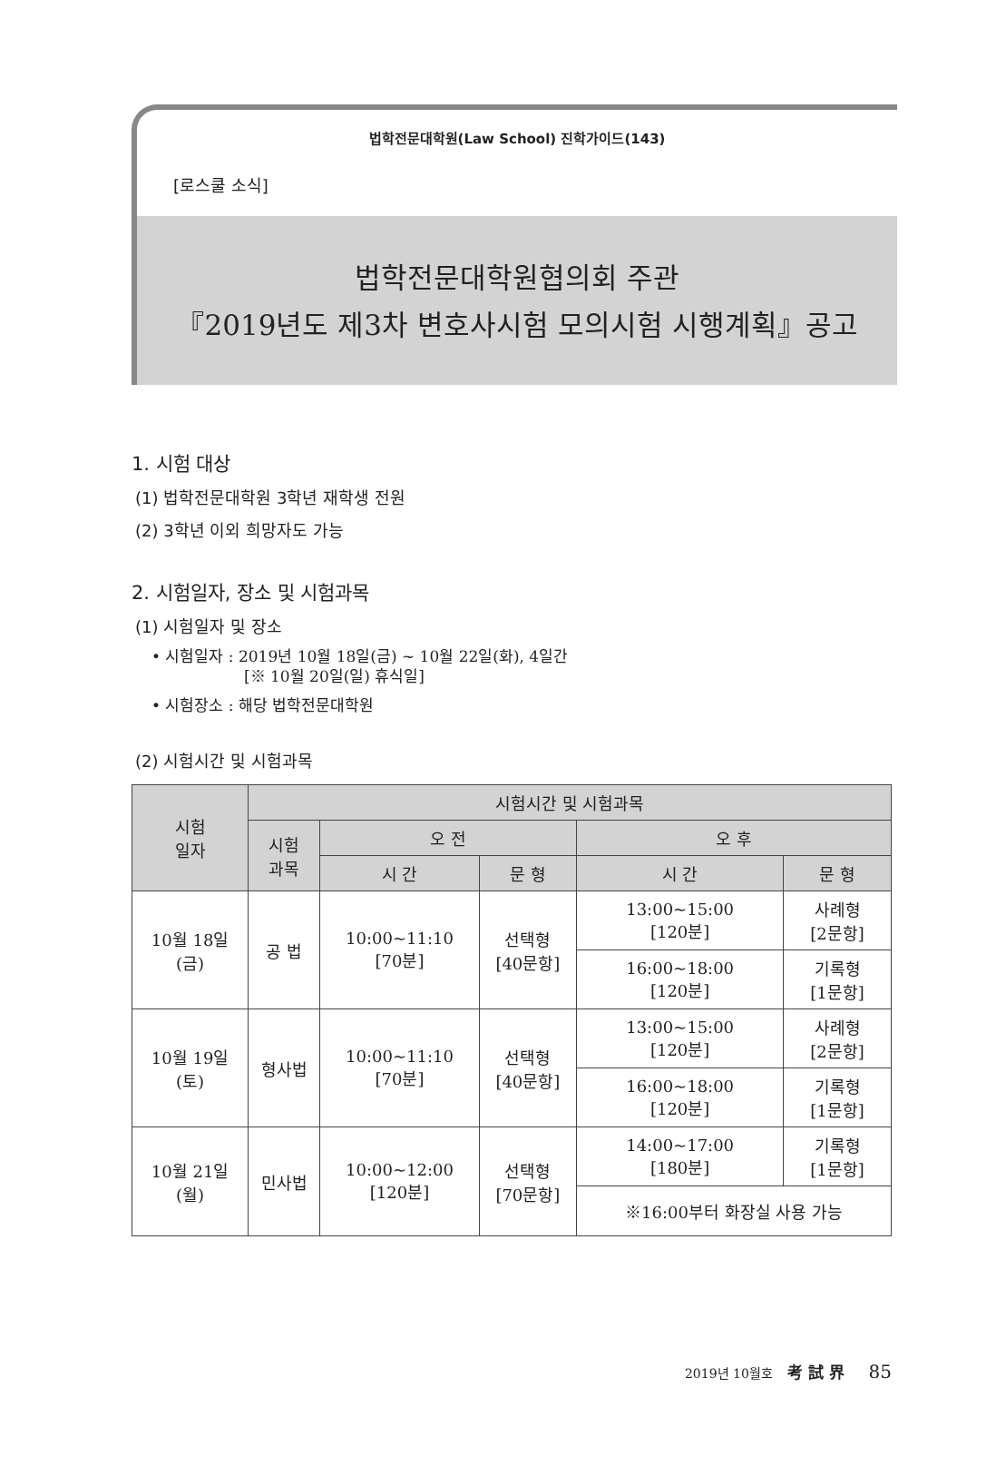법학전문대학원(Law School) 진학가이드(143)
[로스쿨 소식]
법학전문대학원협의회 주관
『2019년도 제3차 변호사시험 모의시험 시행계획』공고
1. 시험 대상
(1) 법학전문대학원 3학년 재학생 전원
(2) 3학년 이외 희망자도 가능
2. 시험일자, 장소 및 시험과목
(1) 시험일자 및 장소
• 시험일자 : 2019년 10월 18일(금) ~ 10월 22일(화), 4일간
[※ 10월 20일(일) 휴식일]
• 시험장소 : 해당 법학전문대학원
(2) 시험시간 및 시험과목
| 시험 일자 | 시험시간 및 시험과목 | | | | |
| --- | --- | --- | --- | --- | --- |
| | 시험 과목 | 오 전 | | 오 후 | |
| | | 시 간 | 문 형 | 시 간 | 문 형 |
| 10월 18일 (금) | 공 법 | 10:00~11:10 [70분] | 선택형 [40문항] | 13:00~15:00 [120분] | 사례형 [2문항] |
| | | | | 16:00~18:00 [120분] | 기록형 [1문항] |
| 10월 19일 (토) | 형사법 | 10:00~11:10 [70분] | 선택형 [40문항] | 13:00~15:00 [120분] | 사례형 [2문항] |
| | | | | 16:00~18:00 [120분] | 기록형 [1문항] |
| 10월 21일 (월) | 민사법 | 10:00~12:00 [120분] | 선택형 [70문항] | 14:00~17:00 [180분] | 기록형 [1문항] |
| | | | | ※16:00부터 화장실 사용 가능 | |
2019년 10월호 考 試 界 85